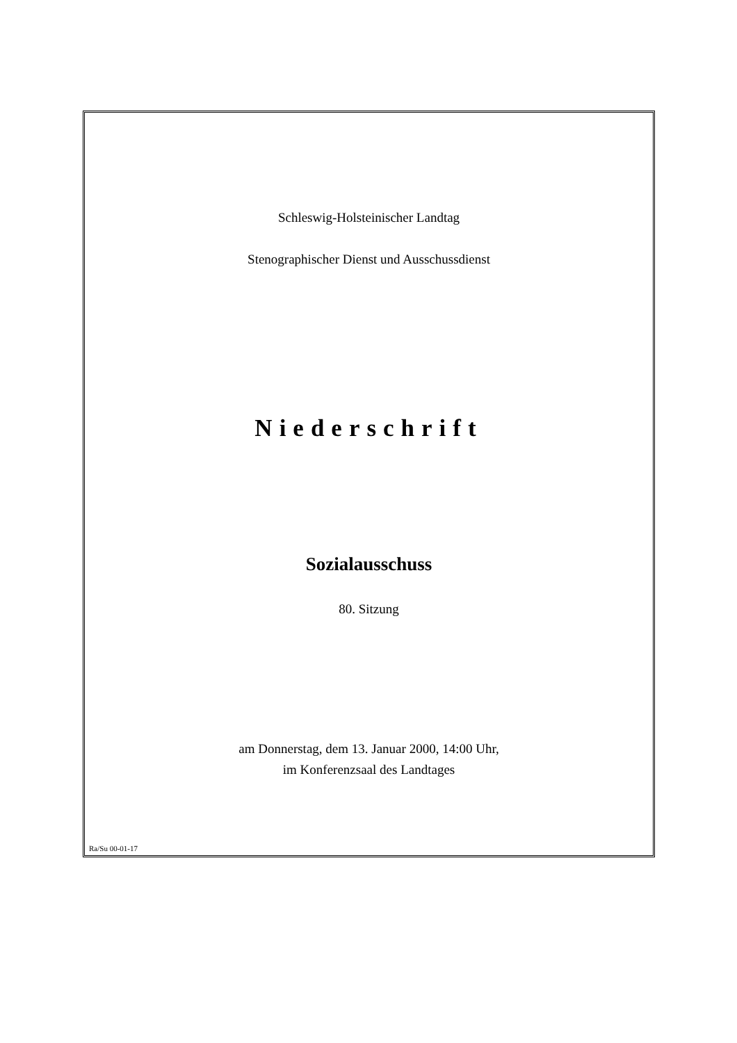Schleswig-Holsteinischer Landtag
Stenographischer Dienst und Ausschussdienst
Niederschrift
Sozialausschuss
80. Sitzung
am Donnerstag, dem 13. Januar 2000, 14:00 Uhr,
im Konferenzsaal des Landtages
Ra/Su 00-01-17